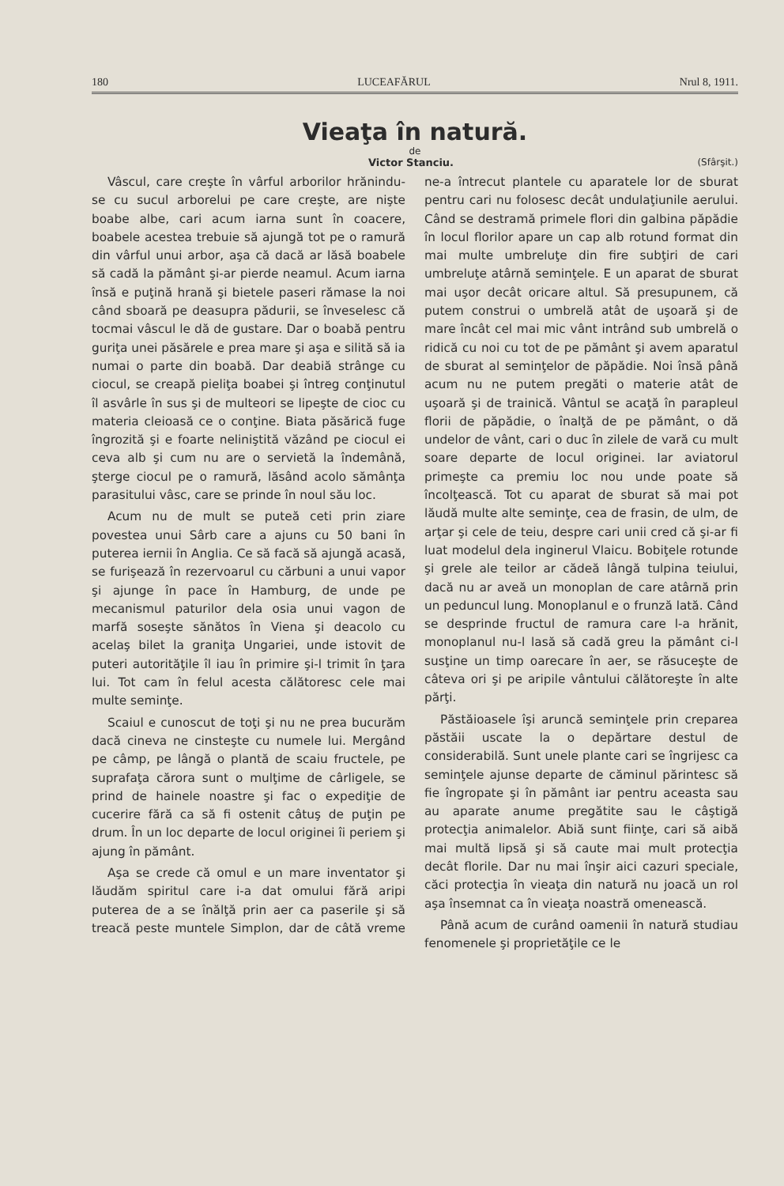180 LUCEAFĂRUL Nrul 8, 1911.
Vieaţa în natură.
de
Victor Stanciu. (Sfârşit.)
Vâscul, care creşte în vârful arborilor hrănindu-se cu sucul arborelui pe care creşte, are nişte boabe albe, cari acum iarna sunt în coacere, boabele acestea trebuie să ajungă tot pe o ramură din vârful unui arbor, aşa că dacă ar lăsă boabele să cadă la pământ şi-ar pierde neamul. Acum iarna însă e puţină hrană şi bietele paseri rămase la noi când sboară pe deasupra pădurii, se înveselesc că tocmai vâscul le dă de gustare. Dar o boabă pentru guriţa unei păsărele e prea mare şi aşa e silită să ia numai o parte din boabă. Dar deabiă strânge cu ciocul, se creapă pieliţa boabei şi întreg conţinutul îl asvârle în sus şi de multeori se lipeşte de cioc cu materia cleioasă ce o conţine. Biata păsărică fuge îngrozită şi e foarte neliniştită văzând pe ciocul ei ceva alb şi cum nu are o servietă la îndemână, şterge ciocul pe o ramură, lăsând acolo sămânţa parasitului vâsc, care se prinde în noul său loc.
Acum nu de mult se puteă ceti prin ziare povestea unui Sârb care a ajuns cu 50 bani în puterea iernii în Anglia. Ce să facă să ajungă acasă, se furişează în rezervoarul cu cărbuni a unui vapor şi ajunge în pace în Hamburg, de unde pe mecanismul paturilor dela osia unui vagon de marfă soseşte sănătos în Viena şi deacolo cu acelaş bilet la graniţa Ungariei, unde istovit de puteri autorităţile îl iau în primire şi-l trimit în ţara lui. Tot cam în felul acesta călătoresc cele mai multe seminţe.
Scaiul e cunoscut de toţi şi nu ne prea bucurăm dacă cineva ne cinsteşte cu numele lui. Mergând pe câmp, pe lângă o plantă de scaiu fructele, pe suprafaţa cărora sunt o mulţime de cârligele, se prind de hainele noastre şi fac o expediţie de cucerire fără ca să fi ostenit câtuş de puţin pe drum. În un loc departe de locul originei îi periem şi ajung în pământ.
Aşa se crede că omul e un mare inventator şi lăudăm spiritul care i-a dat omului fără aripi puterea de a se înălţă prin aer ca paserile şi să treacă peste muntele Simplon, dar de câtă vreme ne-a întrecut plantele cu aparatele lor de sburat pentru cari nu folosesc decât undulaţiunile aerului. Când se destramă primele flori din galbina păpădie în locul florilor apare un cap alb rotund format din mai multe umbreluţe din fire subţiri de cari umbreluţe atârnă seminţele. E un aparat de sburat mai uşor decât oricare altul. Să presupunem, că putem construi o umbrelă atât de uşoară şi de mare încât cel mai mic vânt intrând sub umbrelă o ridică cu noi cu tot de pe pământ şi avem aparatul de sburat al seminţelor de păpădie. Noi însă până acum nu ne putem pregăti o materie atât de uşoară şi de trainică. Vântul se acaţă în parapleul florii de păpădie, o înalţă de pe pământ, o dă undelor de vânt, cari o duc în zilele de vară cu mult soare departe de locul originei. Iar aviatorul primeşte ca premiu loc nou unde poate să încolţească. Tot cu aparat de sburat să mai pot lăudă multe alte seminţe, cea de frasin, de ulm, de arţar şi cele de teiu, despre cari unii cred că şi-ar fi luat modelul dela inginerul Vlaicu. Bobiţele rotunde şi grele ale teilor ar cădeă lângă tulpina teiului, dacă nu ar aveă un monoplan de care atârnă prin un peduncul lung. Monoplanul e o frunză lată. Când se desprinde fructul de ramura care l-a hrănit, monoplanul nu-l lasă să cadă greu la pământ ci-l susţine un timp oarecare în aer, se răsuceşte de câteva ori şi pe aripile vântului călătoreşte în alte părţi.
Păstăioasele îşi aruncă seminţele prin creparea păstăii uscate la o depărtare destul de considerabilă. Sunt unele plante cari se îngrijesc ca seminţele ajunse departe de căminul părintesc să fie îngropate şi în pământ iar pentru aceasta sau au aparate anume pregătite sau le câştigă protecţia animalelor. Abiă sunt fiinţe, cari să aibă mai multă lipsă şi să caute mai mult protecţia decât florile. Dar nu mai înşir aici cazuri speciale, căci protecţia în vieaţa din natură nu joacă un rol aşa însemnat ca în vieaţa noastră omenească.
Până acum de curând oamenii în natură studiau fenomenele şi proprietăţile ce le